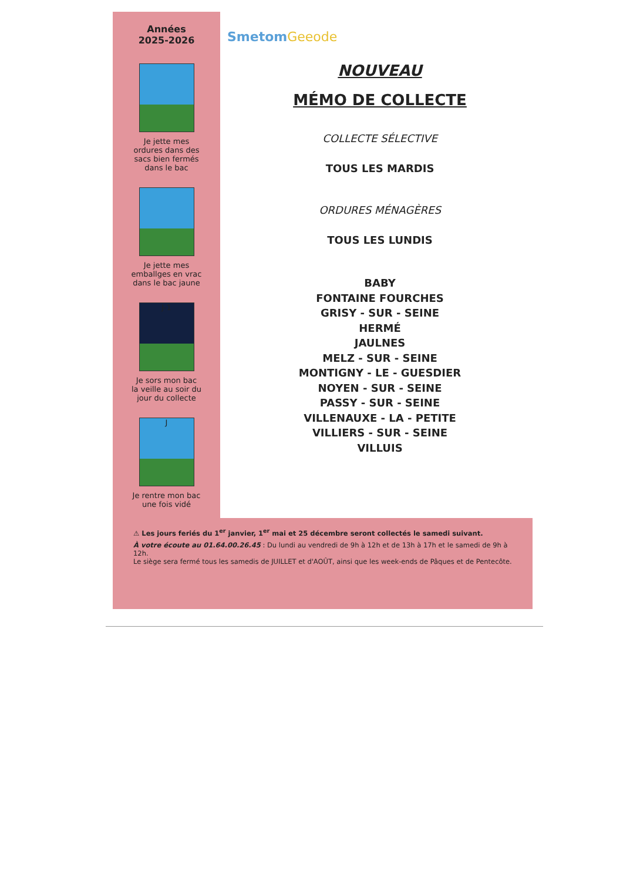Années
2025-2026
Je jette mes
ordures dans des
sacs bien fermés
dans le bac
Je jette mes
emballges en vrac
dans le bac jaune
J-1
Je sors mon bac
la veille au soir du
jour du collecte
J
Je rentre mon bac
une fois vidé
SmetomGeeode
NOUVEAU
MÉMO DE COLLECTE
COLLECTE SÉLECTIVE
TOUS LES MARDIS
ORDURES MÉNAGÈRES
TOUS LES LUNDIS
BABY
FONTAINE FOURCHES
GRISY - SUR - SEINE
HERMÉ
JAULNES
MELZ - SUR - SEINE
MONTIGNY - LE - GUESDIER
NOYEN - SUR - SEINE
PASSY - SUR - SEINE
VILLENAUXE - LA - PETITE
VILLIERS - SUR - SEINE
VILLUIS
⚠ Les jours feriés du 1<sup>er</sup> janvier, 1<sup>er</sup> mai et 25 décembre seront collectés le samedi suivant.
À votre écoute au 01.64.00.26.45 : Du lundi au vendredi de 9h à 12h et de 13h à 17h et le samedi de 9h à 12h.
Le siège sera fermé tous les samedis de JUILLET et d'AOÛT, ainsi que les week-ends de Pâques et de Pentecôte.